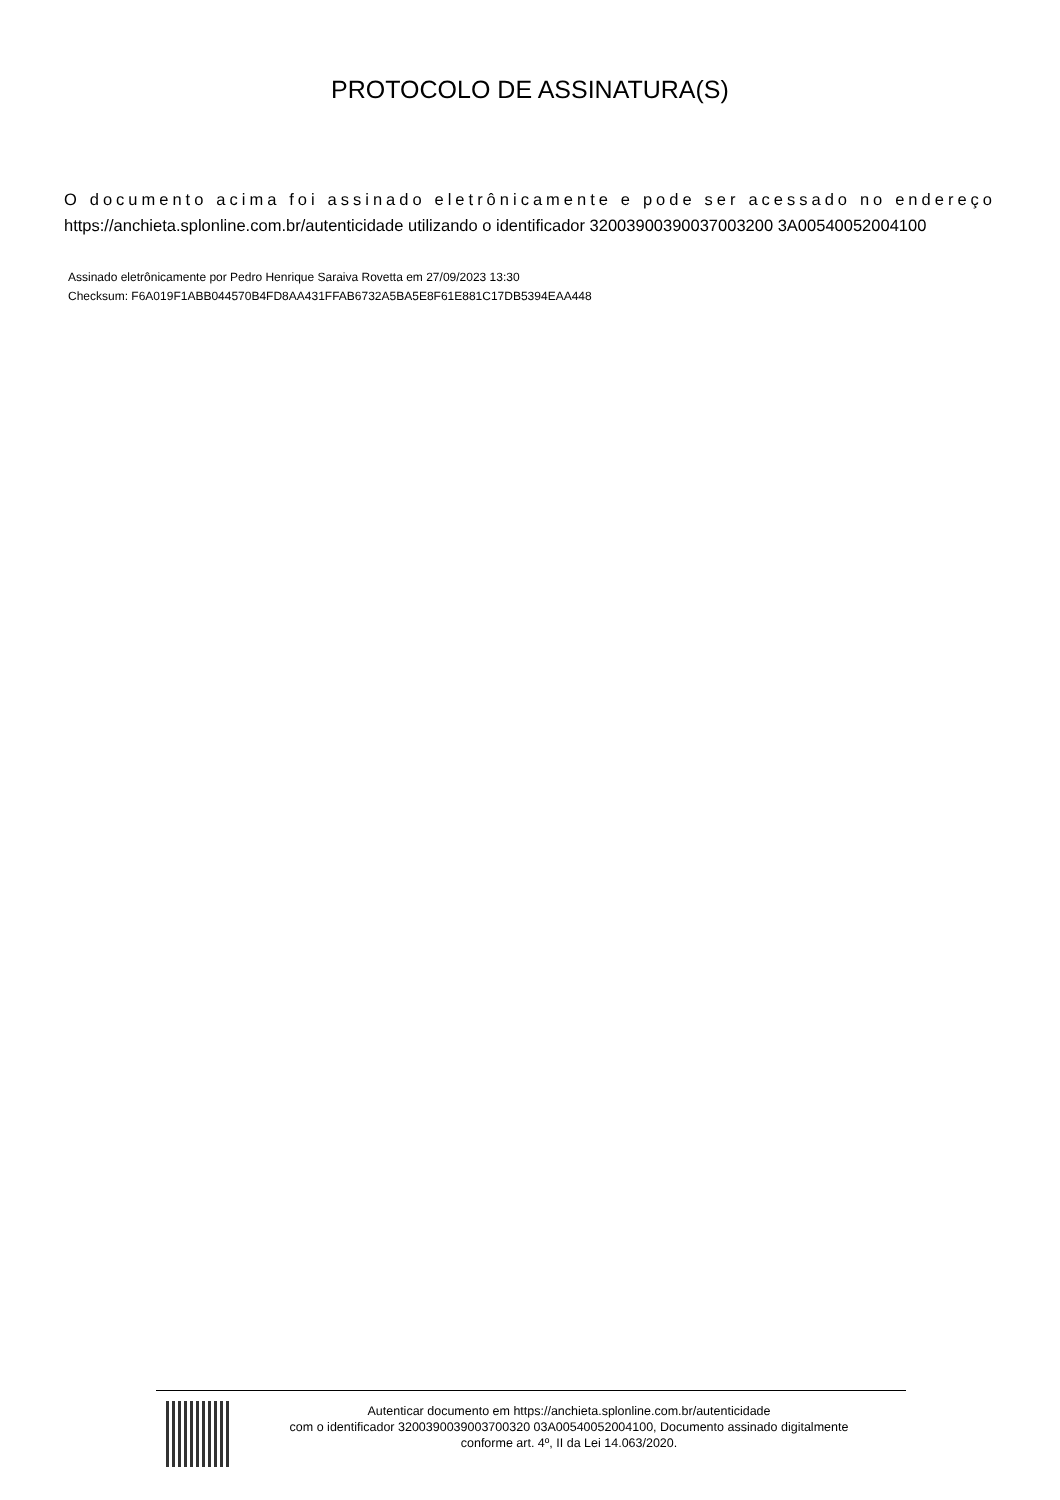PROTOCOLO DE ASSINATURA(S)
O documento acima foi assinado eletrônicamente e pode ser acessado no endereço https://anchieta.splonline.com.br/autenticidade utilizando o identificador 32003900390037003200 3A00540052004100
Assinado eletrônicamente por Pedro Henrique Saraiva Rovetta em 27/09/2023 13:30
Checksum: F6A019F1ABB044570B4FD8AA431FFAB6732A5BA5E8F61E881C17DB5394EAA448
Autenticar documento em https://anchieta.splonline.com.br/autenticidade
com o identificador 3200390039003700320 03A00540052004100, Documento assinado digitalmente
conforme art. 4º, II da Lei 14.063/2020.